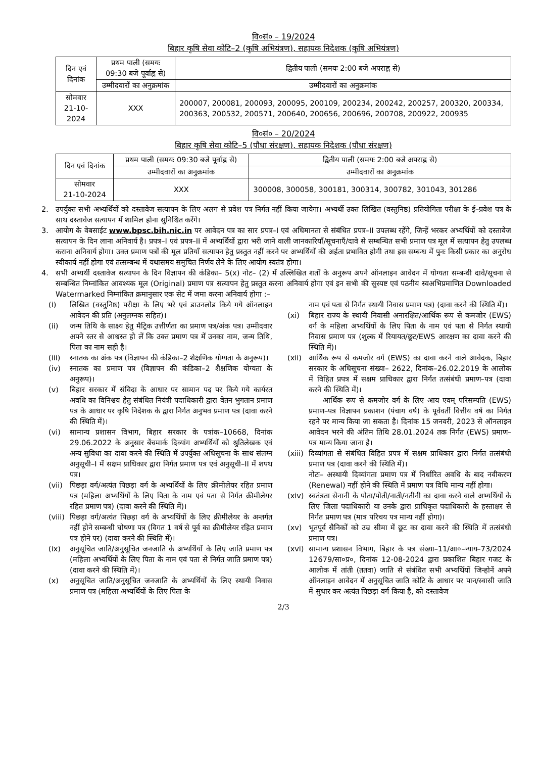वि०सं० – 19/2024
बिहार कृषि सेवा कोटि–2 (कृषि अभियंत्रण), सहायक निदेशक (कृषि अभियंत्रण)
| दिन एवं दिनांक | प्रथम पाली (समयः 09:30 बजे पूर्वाह्न से) | द्वितीय पाली (समयः 2:00 बजे अपराह्न से) |
| --- | --- | --- |
| | उम्मीदवारों का अनुक्रमांक | उम्मीदवारों का अनुक्रमांक |
| सोमवार 21-10-2024 | XXX | 200007, 200081, 200093, 200095, 200109, 200234, 200242, 200257, 200320, 200334, 200363, 200532, 200571, 200640, 200656, 200696, 200708, 200922, 200935 |
वि०सं० – 20/2024
बिहार कृषि सेवा कोटि–5 (पौधा संरक्षण), सहायक निदेशक (पौधा संरक्षण)
| दिन एवं दिनांक | प्रथम पाली (समयः 09:30 बजे पूर्वाह्न से) | द्वितीय पाली (समयः 2:00 बजे अपराह्न से) |
| --- | --- | --- |
| | उम्मीदवारों का अनुक्रमांक | उम्मीदवारों का अनुक्रमांक |
| सोमवार 21-10-2024 | XXX | 300008, 300058, 300181, 300314, 300782, 301043, 301286 |
2. उपर्युक्त सभी अभ्यर्थियों को दस्तावेज सत्यापन के लिए अलग से प्रवेश पत्र निर्गत नहीं किया जायेगा। अभ्यर्थी उक्त लिखित (वस्तुनिष्ठ) प्रतियोगिता परीक्षा के ई–प्रवेश पत्र के साथ दस्तावेज सत्यापन में शामिल होना सुनिश्चित करेंगे।
3. आयोग के वेबसाईट www.bpsc.bih.nic.in पर आवेदन पत्र का सार प्रपत्र–I एवं अधिमानता से संबंधित प्रपत्र–II उपलब्ध रहेंगे, जिन्हें भरकर अभ्यर्थियों को दस्तावेज सत्यापन के दिन लाना अनिवार्य है। प्रपत्र–I एवं प्रपत्र–II में अभ्यर्थियों द्वारा भरी जाने वाली जानकारियाँ/सूचनाएँ/दावे से सम्बन्धित सभी प्रमाण पत्र मूल में सत्यापन हेतु उपलब्ध कराना अनिवार्य होगा। उक्त प्रमाण पत्रों की मूल प्रतियाँ सत्यापन हेतु प्रस्तुत नहीं करने पर अभ्यर्थियों की अर्हता प्रभावित होगी तथा इस सम्बन्ध में पुनः किसी प्रकार का अनुरोध स्वीकार्य नहीं होगा एवं तत्सम्बन्ध में यथासमय समुचित निर्णय लेने के लिए आयोग स्वतंत्र होगा।
4. सभी अभ्यर्थी दस्तावेज सत्यापन के दिन विज्ञापन की कंडिका– 5(x) नोट– (2) में उल्लिखित शर्तों के अनुरूप अपने ऑनलाइन आवेदन में योग्यता सम्बन्धी दावे/सूचना से सम्बन्धित निम्नांकित आवश्यक मूल (Original) प्रमाण पत्र सत्यापन हेतु प्रस्तुत करना अनिवार्य होगा एवं इन सभी की सुस्पष्ट एवं पठनीय स्वअभिप्रमाणित Downloaded Watermarked निम्नांकित क्रमानुसार एक सेट में जमा करना अनिवार्य होगा :–
(i) लिखित (वस्तुनिष्ठ) परीक्षा के लिए भरे एवं डाउनलोड किये गये ऑनलाइन आवेदन की प्रति (अनुलग्नक सहित)।
(ii) जन्म तिथि के साक्ष्य हेतु मैट्रिक उत्तीर्णता का प्रमाण पत्र/अंक पत्र। उम्मीदवार अपने स्तर से आश्वस्त हो लें कि उक्त प्रमाण पत्र में उनका नाम, जन्म तिथि, पिता का नाम सही है।
(iii) स्नातक का अंक पत्र (विज्ञापन की कंडिका–2 शैक्षणिक योग्यता के अनुरूप)।
(iv) स्नातक का प्रमाण पत्र (विज्ञापन की कंडिका–2 शैक्षणिक योग्यता के अनुरूप)।
(v) बिहार सरकार में संविदा के आधार पर सामान पद पर किये गये कार्यरत अवधि का विनिश्चय हेतु संबंधित नियंत्री पदाधिकारी द्वारा वेतन भुगतान प्रमाण पत्र के आधार पर कृषि निदेशक के द्वारा निर्गत अनुभव प्रमाण पत्र (दावा करने की स्थिति में)।
(vi) सामान्य प्रशासन विभाग, बिहार सरकार के पत्रांक–10668, दिनांक 29.06.2022 के अनुसार बेंचमार्क दिव्यांग अभ्यर्थियों को श्रुतिलेखक एवं अन्य सुविधा का दावा करने की स्थिति में उपर्युक्त अधिसूचना के साथ संलग्न अनुसूची–I में सक्षम प्राधिकार द्वारा निर्गत प्रमाण पत्र एवं अनुसूची–II में शपथ पत्र।
(vii) पिछड़ा वर्ग/अत्यंत पिछड़ा वर्ग के अभ्यर्थियों के लिए क्रीमीलेयर रहित प्रमाण पत्र (महिला अभ्यर्थियों के लिए पिता के नाम एवं पता से निर्गत क्रीमीलेयर रहित प्रमाण पत्र) (दावा करने की स्थिति में)।
(viii) पिछड़ा वर्ग/अत्यंत पिछड़ा वर्ग के अभ्यर्थियों के लिए क्रीमीलेयर के अन्तर्गत नहीं होने सम्बन्धी घोषणा पत्र (विगत 1 वर्ष से पूर्व का क्रीमीलेयर रहित प्रमाण पत्र होने पर) (दावा करने की स्थिति में)।
(ix) अनुसूचित जाति/अनुसूचित जनजाति के अभ्यर्थियों के लिए जाति प्रमाण पत्र (महिला अभ्यर्थियों के लिए पिता के नाम एवं पता से निर्गत जाति प्रमाण पत्र) (दावा करने की स्थिति में)।
(x) अनुसूचित जाति/अनुसूचित जनजाति के अभ्यर्थियों के लिए स्थायी निवास प्रमाण पत्र (महिला अभ्यर्थियों के लिए पिता के
नाम एवं पता से निर्गत स्थायी निवास प्रमाण पत्र) (दावा करने की स्थिति में)।
(xi) बिहार राज्य के स्थायी निवासी अनारक्षित/आर्थिक रूप से कमजोर (EWS) वर्ग के महिला अभ्यर्थियों के लिए पिता के नाम एवं पता से निर्गत स्थायी निवास प्रमाण पत्र (शुल्क में रियायत/छूट/EWS आरक्षण का दावा करने की स्थिति में)।
(xii) आर्थिक रूप से कमजोर वर्ग (EWS) का दावा करने वाले आवेदक, बिहार सरकार के अधिसूचना संख्या– 2622, दिनांक–26.02.2019 के आलोक में विहित प्रपत्र में सक्षम प्राधिकार द्वारा निर्गत तत्संबंधी प्रमाण–पत्र (दावा करने की स्थिति में)।
आर्थिक रूप से कमजोर वर्ग के लिए आय एवम् परिसम्पति (EWS) प्रमाण–पत्र विज्ञापन प्रकाशन (पंचाग वर्ष) के पूर्ववर्ती वित्तीय वर्ष का निर्गत रहने पर मान्य किया जा सकता है। दिनांक 15 जनवरी, 2023 से ऑनलाइन आवेदन भरने की अंतिम तिथि 28.01.2024 तक निर्गत (EWS) प्रमाण–पत्र मान्य किया जाना है।
(xiii) दिव्यांगता से संबंधित विहित प्रपत्र में सक्षम प्राधिकार द्वारा निर्गत तत्संबंधी प्रमाण पत्र (दावा करने की स्थिति में)।
नोटः– अस्थायी दिव्यांगता प्रमाण पत्र में निर्धारित अवधि के बाद नवीकरण (Renewal) नहीं होने की स्थिति में प्रमाण पत्र विधि मान्य नहीं होगा।
(xiv) स्वतंत्रता सेनानी के पोता/पोती/नाती/नतीनी का दावा करने वाले अभ्यर्थियों के लिए जिला पदाधिकारी या उनके द्वारा प्राधिकृत पदाधिकारी के हस्ताक्षर से निर्गत प्रमाण पत्र (मात्र परिचय पत्र मान्य नहीं होगा)।
(xv) भूतपूर्व सैनिकों को उम्र सीमा में छूट का दावा करने की स्थिति में तत्संबंधी प्रमाण पत्र।
(xvi) सामान्य प्रशासन विभाग, बिहार के पत्र संख्या–11/आ०–न्याय–73/2024 12679/सा०प्र०, दिनांक 12-08-2024 द्वारा प्रकाशित बिहार गजट के आलोक में तांती (ततवा) जाति से संबंधित सभी अभ्यर्थियों जिन्होनें अपने ऑनलाइन आवेदन में अनुसूचित जाति कोटि के आधार पर पान/स्वासी जाति में सुधार कर अत्यंत पिछड़ा वर्ग किया है, को दस्तावेज
2/3